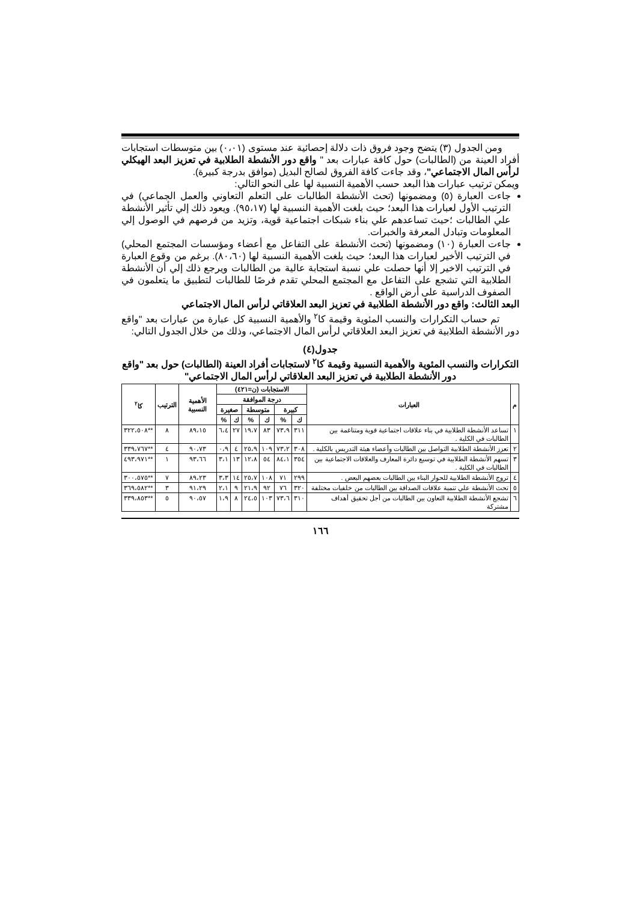ومن الجدول (٣) يتضح وجود فروق ذات دلالة إحصائية عند مستوى (٠،٠١) بين متوسطات استجابات أفراد العينة من (الطالبات) حول كافة عبارات بعد " واقع دور الأنشطة الطلابية في تعزيز البعد الهيكلي لرأس المال الاجتماعي"، وقد جاءت كافة الفروق لصالح البديل (موافق بدرجة كبيرة).
ويمكن ترتيب عبارات هذا البعد حسب الأهمية النسبية لها على النحو التالي:
جاءت العبارة (٥) ومضمونها (تحث الأنشطة الطالبات على التعلم التعاوني والعمل الجماعي) في الترتيب الأول لعبارات هذا البعد؛ حيث بلغت الأهمية النسبية لها (٩٥،١٧). ويعود ذلك إلي تأثير الأنشطة علي الطالبات ؛حيث تساعدهم علي بناء شبكات اجتماعية قوية، وتزيد من فرصهم في الوصول إلي المعلومات وتبادل المعرفة والخبرات.
جاءت العبارة (١٠) ومضمونها (تحث الأنشطة على التفاعل مع أعضاء ومؤسسات المجتمع المحلي) في الترتيب الأخير لعبارات هذا البعد؛ حيث بلغت الأهمية النسبية لها (٨٠،٦٠). برغم من وقوع العبارة في الترتيب الاخير إلا أنها حصلت علي نسبة استجابة عالية من الطالبات ويرجع ذلك إلي أن الأنشطة الطلابية التي تشجع على التفاعل مع المجتمع المحلي تقدم فرصًا للطالبات لتطبيق ما يتعلمون في الصفوف الدراسية على أرض الواقع .
البعد الثالث: واقع دور الأنشطة الطلابية في تعزيز البعد العلاقاتي لرأس المال الاجتماعي
تم حساب التكرارات والنسب المئوية وقيمة كا<sup>٢</sup> والأهمية النسبية كل عبارة من عبارات بعد "واقع دور الأنشطة الطلابية في تعزيز البعد العلاقاتي لرأس المال الاجتماعي، وذلك من خلال الجدول التالي:
جدول(٤)
التكرارات والنسب المئوية والأهمية النسبية وقيمة كا<sup>٢</sup> لاستجابات أفراد العينة (الطالبات) حول بعد "واقع دور الأنشطة الطلابية في تعزيز البعد العلاقاتي لرأس المال الاجتماعي"
| م | العبارات | الاستجابات (ن=٤٢١) | | | | | | الأهمية النسبية | الترتيب | كا<sup>٢</sup> |
| --- | --- | --- | --- | --- | --- | --- | --- | --- | --- | --- |
| | | درجة الموافقة | | | | | | | | |
| | | كبيرة | | متوسطة | | صغيرة | | | | |
| | | ك | % | ك | % | ك | % | | | |
| ١ | تساعد الأنشطة الطلابية في بناء علاقات اجتماعية قوية ومتناغمة بين الطالبات في الكلية . | ٣١١ | ٧٣،٩ | ٨٣ | ١٩،٧ | ٢٧ | ٦،٤ | ٨٩،١٥ | ٨ | **٣٢٢،٥٠٨ |
| ٢ | تعزز الأنشطة الطلابية التواصل بين الطالبات وأعضاء هيئة التدريس بالكلية . | ٣٠٨ | ٧٣،٢ | ١٠٩ | ٢٥،٩ | ٤ | ٠،٩ | ٩٠،٧٣ | ٤ | **٣٣٩،٧٦٧ |
| ٣ | تسهم الأنشطة الطلابية في توسيع دائرة المعارف والعلاقات الاجتماعية بين الطالبات في الكلية . | ٣٥٤ | ٨٤،١ | ٥٤ | ١٢،٨ | ١٣ | ٣،١ | ٩٣،٦٦ | ١ | **٤٩٣،٩٧١ |
| ٤ | تروج الأنشطة الطلابية للحوار البناء بين الطالبات بعضهم البعض . | ٢٩٩ | ٧١ | ١٠٨ | ٢٥،٧ | ١٤ | ٣،٣ | ٨٩،٢٣ | ٧ | **٣٠٠،٥٧٥ |
| ٥ | تحث الأنشطة علي تنمية علاقات الصداقة بين الطالبات من خلفيات مختلفة | ٣٢٠ | ٧٦ | ٩٢ | ٢١،٩ | ٩ | ٢،١ | ٩١،٢٩ | ٣ | **٣٦٩،٥٨٢ |
| ٦ | تشجع الأنشطة الطلابية التعاون بين الطالبات من أجل تحقيق أهداف مشتركة | ٣١٠ | ٧٣،٦ | ١٠٣ | ٢٤،٥ | ٨ | ١،٩ | ٩٠،٥٧ | ٥ | **٣٣٩،٨٥٣ |
١٦٦